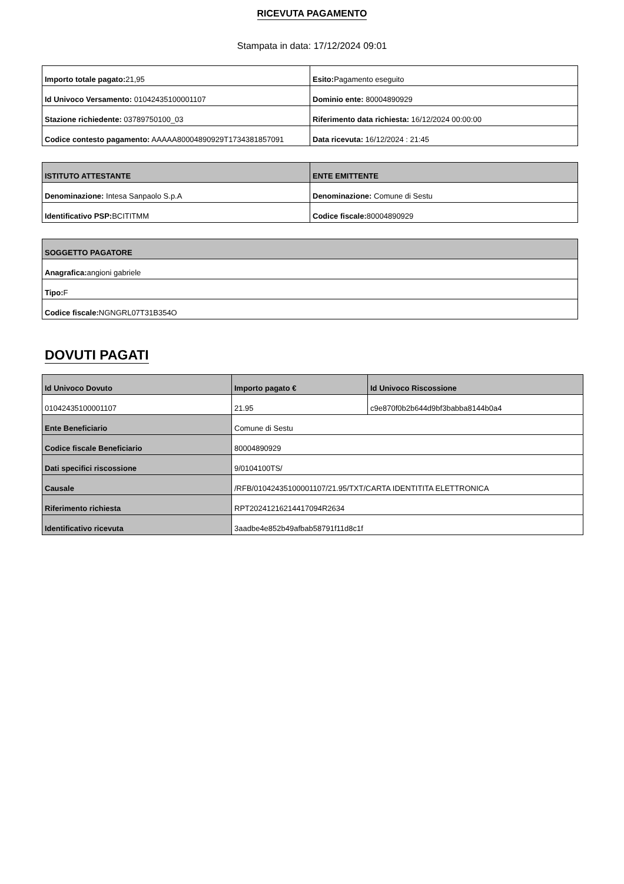RICEVUTA PAGAMENTO
Stampata in data: 17/12/2024 09:01
| Importo totale pagato: 21,95 | Esito: Pagamento eseguito |
| Id Univoco Versamento: 01042435100001107 | Dominio ente: 80004890929 |
| Stazione richiedente: 03789750100_03 | Riferimento data richiesta: 16/12/2024 00:00:00 |
| Codice contesto pagamento: AAAAA80004890929T1734381857091 | Data ricevuta: 16/12/2024 : 21:45 |
| ISTITUTO ATTESTANTE | ENTE EMITTENTE |
| --- | --- |
| Denominazione: Intesa Sanpaolo S.p.A | Denominazione: Comune di Sestu |
| Identificativo PSP: BCITITMM | Codice fiscale: 80004890929 |
| SOGGETTO PAGATORE |
| --- |
| Anagrafica: angioni gabriele |
| Tipo: F |
| Codice fiscale: NGNGRL07T31B354O |
DOVUTI PAGATI
| Id Univoco Dovuto | Importo pagato € | Id Univoco Riscossione |
| --- | --- | --- |
| 01042435100001107 | 21.95 | c9e870f0b2b644d9bf3babba8144b0a4 |
| Ente Beneficiario | Comune di Sestu | |
| Codice fiscale Beneficiario | 80004890929 | |
| Dati specifici riscossione | 9/0104100TS/ | |
| Causale | /RFB/01042435100001107/21.95/TXT/CARTA IDENTITITA ELETTRONICA | |
| Riferimento richiesta | RPT20241216214417094R2634 | |
| Identificativo ricevuta | 3aadbe4e852b49afbab58791f11d8c1f | |